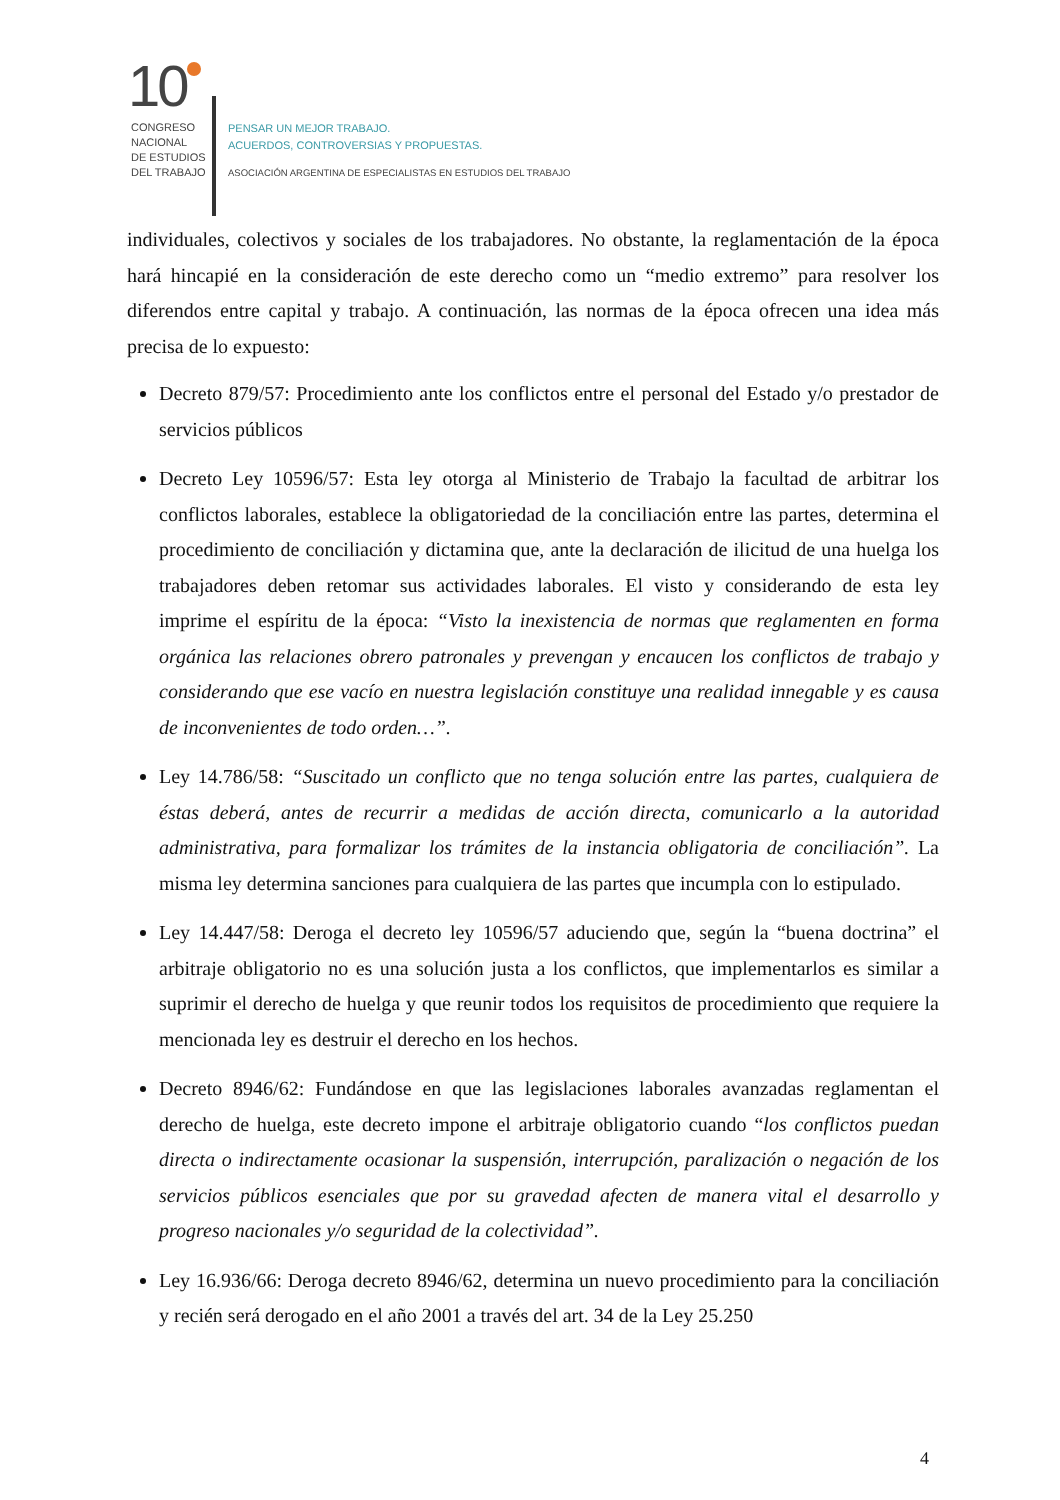10
CONGRESO
NACIONAL
DE ESTUDIOS
DEL TRABAJO
PENSAR UN MEJOR TRABAJO.
ACUERDOS, CONTROVERSIAS Y PROPUESTAS.
ASOCIACIÓN ARGENTINA DE ESPECIALISTAS EN ESTUDIOS DEL TRABAJO
individuales, colectivos y sociales de los trabajadores. No obstante, la reglamentación de la época hará hincapié en la consideración de este derecho como un “medio extremo” para resolver los diferendos entre capital y trabajo. A continuación, las normas de la época ofrecen una idea más precisa de lo expuesto:
Decreto 879/57: Procedimiento ante los conflictos entre el personal del Estado y/o prestador de servicios públicos
Decreto Ley 10596/57: Esta ley otorga al Ministerio de Trabajo la facultad de arbitrar los conflictos laborales, establece la obligatoriedad de la conciliación entre las partes, determina el procedimiento de conciliación y dictamina que, ante la declaración de ilicitud de una huelga los trabajadores deben retomar sus actividades laborales. El visto y considerando de esta ley imprime el espíritu de la época: “Visto la inexistencia de normas que reglamenten en forma orgánica las relaciones obrero patronales y prevengan y encaucen los conflictos de trabajo y considerando que ese vacío en nuestra legislación constituye una realidad innegable y es causa de inconvenientes de todo orden…”.
Ley 14.786/58: “Suscitado un conflicto que no tenga solución entre las partes, cualquiera de éstas deberá, antes de recurrir a medidas de acción directa, comunicarlo a la autoridad administrativa, para formalizar los trámites de la instancia obligatoria de conciliación”. La misma ley determina sanciones para cualquiera de las partes que incumpla con lo estipulado.
Ley 14.447/58: Deroga el decreto ley 10596/57 aduciendo que, según la “buena doctrina” el arbitraje obligatorio no es una solución justa a los conflictos, que implementarlos es similar a suprimir el derecho de huelga y que reunir todos los requisitos de procedimiento que requiere la mencionada ley es destruir el derecho en los hechos.
Decreto 8946/62: Fundándose en que las legislaciones laborales avanzadas reglamentan el derecho de huelga, este decreto impone el arbitraje obligatorio cuando “los conflictos puedan directa o indirectamente ocasionar la suspensión, interrupción, paralización o negación de los servicios públicos esenciales que por su gravedad afecten de manera vital el desarrollo y progreso nacionales y/o seguridad de la colectividad”.
Ley 16.936/66: Deroga decreto 8946/62, determina un nuevo procedimiento para la conciliación y recién será derogado en el año 2001 a través del art. 34 de la Ley 25.250
4